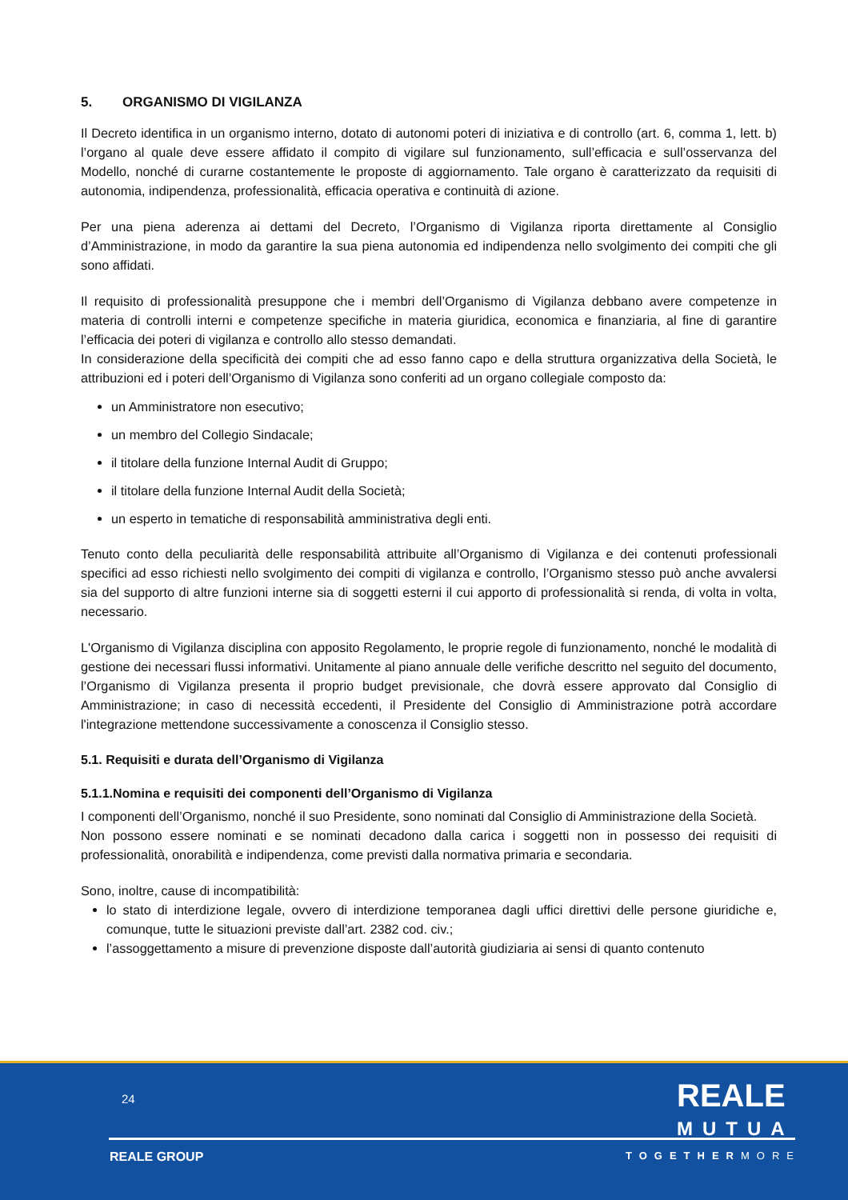5. ORGANISMO DI VIGILANZA
Il Decreto identifica in un organismo interno, dotato di autonomi poteri di iniziativa e di controllo (art. 6, comma 1, lett. b) l’organo al quale deve essere affidato il compito di vigilare sul funzionamento, sull’efficacia e sull’osservanza del Modello, nonché di curarne costantemente le proposte di aggiornamento. Tale organo è caratterizzato da requisiti di autonomia, indipendenza, professionalità, efficacia operativa e continuità di azione.
Per una piena aderenza ai dettami del Decreto, l’Organismo di Vigilanza riporta direttamente al Consiglio d’Amministrazione, in modo da garantire la sua piena autonomia ed indipendenza nello svolgimento dei compiti che gli sono affidati.
Il requisito di professionalità presuppone che i membri dell’Organismo di Vigilanza debbano avere competenze in materia di controlli interni e competenze specifiche in materia giuridica, economica e finanziaria, al fine di garantire l’efficacia dei poteri di vigilanza e controllo allo stesso demandati.
In considerazione della specificità dei compiti che ad esso fanno capo e della struttura organizzativa della Società, le attribuzioni ed i poteri dell’Organismo di Vigilanza sono conferiti ad un organo collegiale composto da:
un Amministratore non esecutivo;
un membro del Collegio Sindacale;
il titolare della funzione Internal Audit di Gruppo;
il titolare della funzione Internal Audit della Società;
un esperto in tematiche di responsabilità amministrativa degli enti.
Tenuto conto della peculiarità delle responsabilità attribuite all’Organismo di Vigilanza e dei contenuti professionali specifici ad esso richiesti nello svolgimento dei compiti di vigilanza e controllo, l’Organismo stesso può anche avvalersi sia del supporto di altre funzioni interne sia di soggetti esterni il cui apporto di professionalità si renda, di volta in volta, necessario.
L'Organismo di Vigilanza disciplina con apposito Regolamento, le proprie regole di funzionamento, nonché le modalità di gestione dei necessari flussi informativi. Unitamente al piano annuale delle verifiche descritto nel seguito del documento, l’Organismo di Vigilanza presenta il proprio budget previsionale, che dovrà essere approvato dal Consiglio di Amministrazione; in caso di necessità eccedenti, il Presidente del Consiglio di Amministrazione potrà accordare l'integrazione mettendone successivamente a conoscenza il Consiglio stesso.
5.1. Requisiti e durata dell’Organismo di Vigilanza
5.1.1.Nomina e requisiti dei componenti dell’Organismo di Vigilanza
I componenti dell’Organismo, nonché il suo Presidente, sono nominati dal Consiglio di Amministrazione della Società.
Non possono essere nominati e se nominati decadono dalla carica i soggetti non in possesso dei requisiti di professionalità, onorabilità e indipendenza, come previsti dalla normativa primaria e secondaria.
Sono, inoltre, cause di incompatibilità:
lo stato di interdizione legale, ovvero di interdizione temporanea dagli uffici direttivi delle persone giuridiche e, comunque, tutte le situazioni previste dall’art. 2382 cod. civ.;
l’assoggettamento a misure di prevenzione disposte dall’autorità giudiziaria ai sensi di quanto contenuto
24
REALE
MUTUA
REALE GROUP TOGETHERMORE